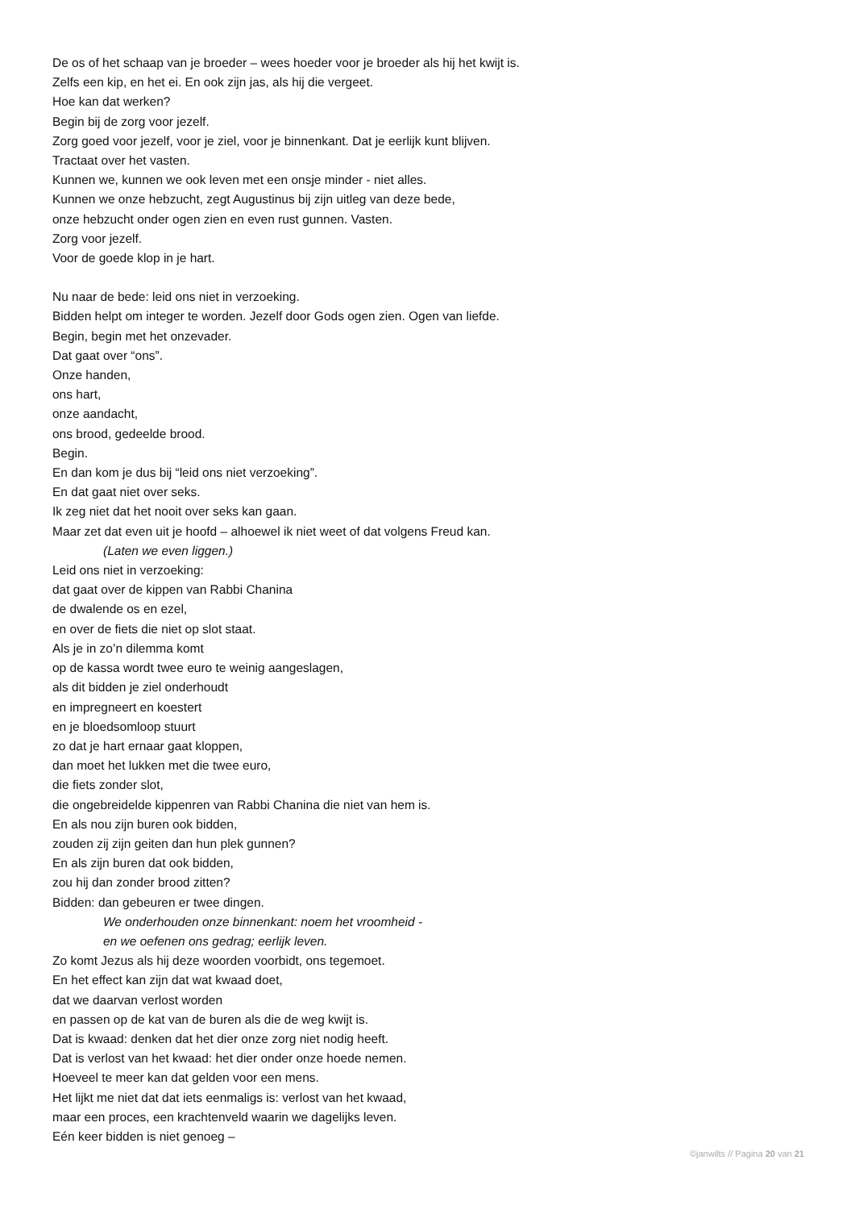De os of het schaap van je broeder – wees hoeder voor je broeder als hij het kwijt is.
Zelfs een kip, en het ei. En ook zijn jas, als hij die vergeet.
Hoe kan dat werken?
Begin bij de zorg voor jezelf.
Zorg goed voor jezelf, voor je ziel, voor je binnenkant. Dat je eerlijk kunt blijven.
Tractaat over het vasten.
Kunnen we, kunnen we ook leven met een onsje minder - niet alles.
Kunnen we onze hebzucht, zegt Augustinus bij zijn uitleg van deze bede,
onze hebzucht onder ogen zien en even rust gunnen. Vasten.
Zorg voor jezelf.
Voor de goede klop in je hart.
Nu naar de bede: leid ons niet in verzoeking.
Bidden helpt om integer te worden. Jezelf door Gods ogen zien. Ogen van liefde.
Begin, begin met het onzevader.
Dat gaat over “ons”.
Onze handen,
ons hart,
onze aandacht,
ons brood, gedeelde brood.
Begin.
En dan kom je dus bij “leid ons niet verzoeking”.
En dat gaat niet over seks.
Ik zeg niet dat het nooit over seks kan gaan.
Maar zet dat even uit je hoofd – alhoewel ik niet weet of dat volgens Freud kan.
(Laten we even liggen.)
Leid ons niet in verzoeking:
dat gaat over de kippen van Rabbi Chanina
de dwalende os en ezel,
en over de fiets die niet op slot staat.
Als je in zo’n dilemma komt
op de kassa wordt twee euro te weinig aangeslagen,
als dit bidden je ziel onderhoudt
en impregneert en koestert
en je bloedsomloop stuurt
zo dat je hart ernaar gaat kloppen,
dan moet het lukken met die twee euro,
die fiets zonder slot,
die ongebreidelde kippenren van Rabbi Chanina die niet van hem is.
En als nou zijn buren ook bidden,
zouden zij zijn geiten dan hun plek gunnen?
En als zijn buren dat ook bidden,
zou hij dan zonder brood zitten?
Bidden: dan gebeuren er twee dingen.
We onderhouden onze binnenkant: noem het vroomheid -
en we oefenen ons gedrag; eerlijk leven.
Zo komt Jezus als hij deze woorden voorbidt, ons tegemoet.
En het effect kan zijn dat wat kwaad doet,
dat we daarvan verlost worden
en passen op de kat van de buren als die de weg kwijt is.
Dat is kwaad: denken dat het dier onze zorg niet nodig heeft.
Dat is verlost van het kwaad: het dier onder onze hoede nemen.
Hoeveel te meer kan dat gelden voor een mens.
Het lijkt me niet dat dat iets eenmaligs is: verlost van het kwaad,
maar een proces, een krachtenveld waarin we dagelijks leven.
Eén keer bidden is niet genoeg –
©janwilts // Pagina 20 van 21